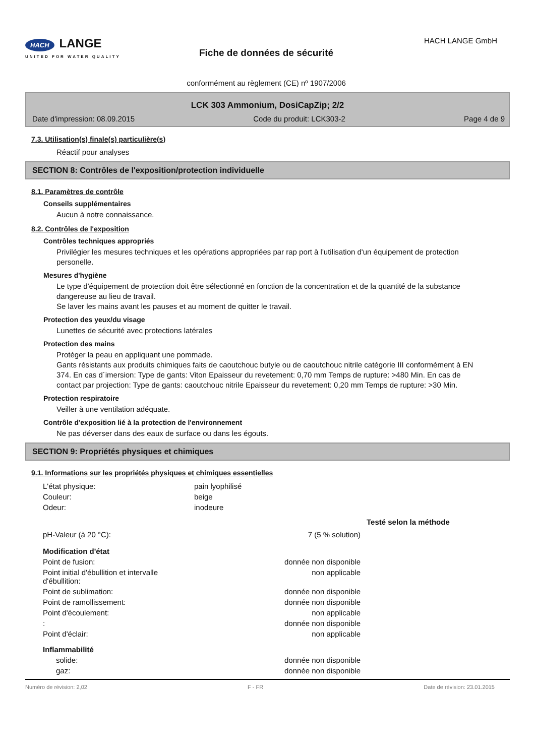HACH LANGE
UNITED FOR WATER QUALITY
Fiche de données de sécurité
conformément au règlement (CE) nº 1907/2006
HACH LANGE GmbH
LCK 303 Ammonium, DosiCapZip; 2/2
Date d'impression: 08.09.2015 Code du produit: LCK303-2 Page 4 de 9
7.3. Utilisation(s) finale(s) particulière(s)
Réactif pour analyses
SECTION 8: Contrôles de l'exposition/protection individuelle
8.1. Paramètres de contrôle
Conseils supplémentaires
Aucun à notre connaissance.
8.2. Contrôles de l'exposition
Contrôles techniques appropriés
Privilégier les mesures techniques et les opérations appropriées par rap port à l'utilisation d'un équipement de protection personelle.
Mesures d'hygiène
Le type d'équipement de protection doit être sélectionné en fonction de la concentration et de la quantité de la substance dangereuse au lieu de travail.
Se laver les mains avant les pauses et au moment de quitter le travail.
Protection des yeux/du visage
Lunettes de sécurité avec protections latérales
Protection des mains
Protéger la peau en appliquant une pommade.
Gants résistants aux produits chimiques faits de caoutchouc butyle ou de caoutchouc nitrile catégorie III conformément à EN 374. En cas d´imersion: Type de gants: Viton Epaisseur du revetement: 0,70 mm Temps de rupture: >480 Min. En cas de contact par projection: Type de gants: caoutchouc nitrile Epaisseur du revetement: 0,20 mm Temps de rupture: >30 Min.
Protection respiratoire
Veiller à une ventilation adéquate.
Contrôle d'exposition lié à la protection de l'environnement
Ne pas déverser dans des eaux de surface ou dans les égouts.
SECTION 9: Propriétés physiques et chimiques
9.1. Informations sur les propriétés physiques et chimiques essentielles
| L'état physique: | pain lyophilisé | | |
| Couleur: | beige | | |
| Odeur: | inodeure | | |
| | | | Testé selon la méthode |
| pH-Valeur (à 20 °C): | | 7 (5 % solution) | |
| Modification d'état | | | |
| Point de fusion: | | donnée non disponible | |
| Point initial d'ébullition et intervalle d'ébullition: | | non applicable | |
| Point de sublimation: | | donnée non disponible | |
| Point de ramollissement: | | donnée non disponible | |
| Point d'écoulement: | | non applicable | |
| : | | donnée non disponible | |
| Point d'éclair: | | non applicable | |
| Inflammabilité | | | |
| solide: | | donnée non disponible | |
| gaz: | | donnée non disponible | |
Numéro de révision: 2,02 F - FR Date de révision: 23.01.2015